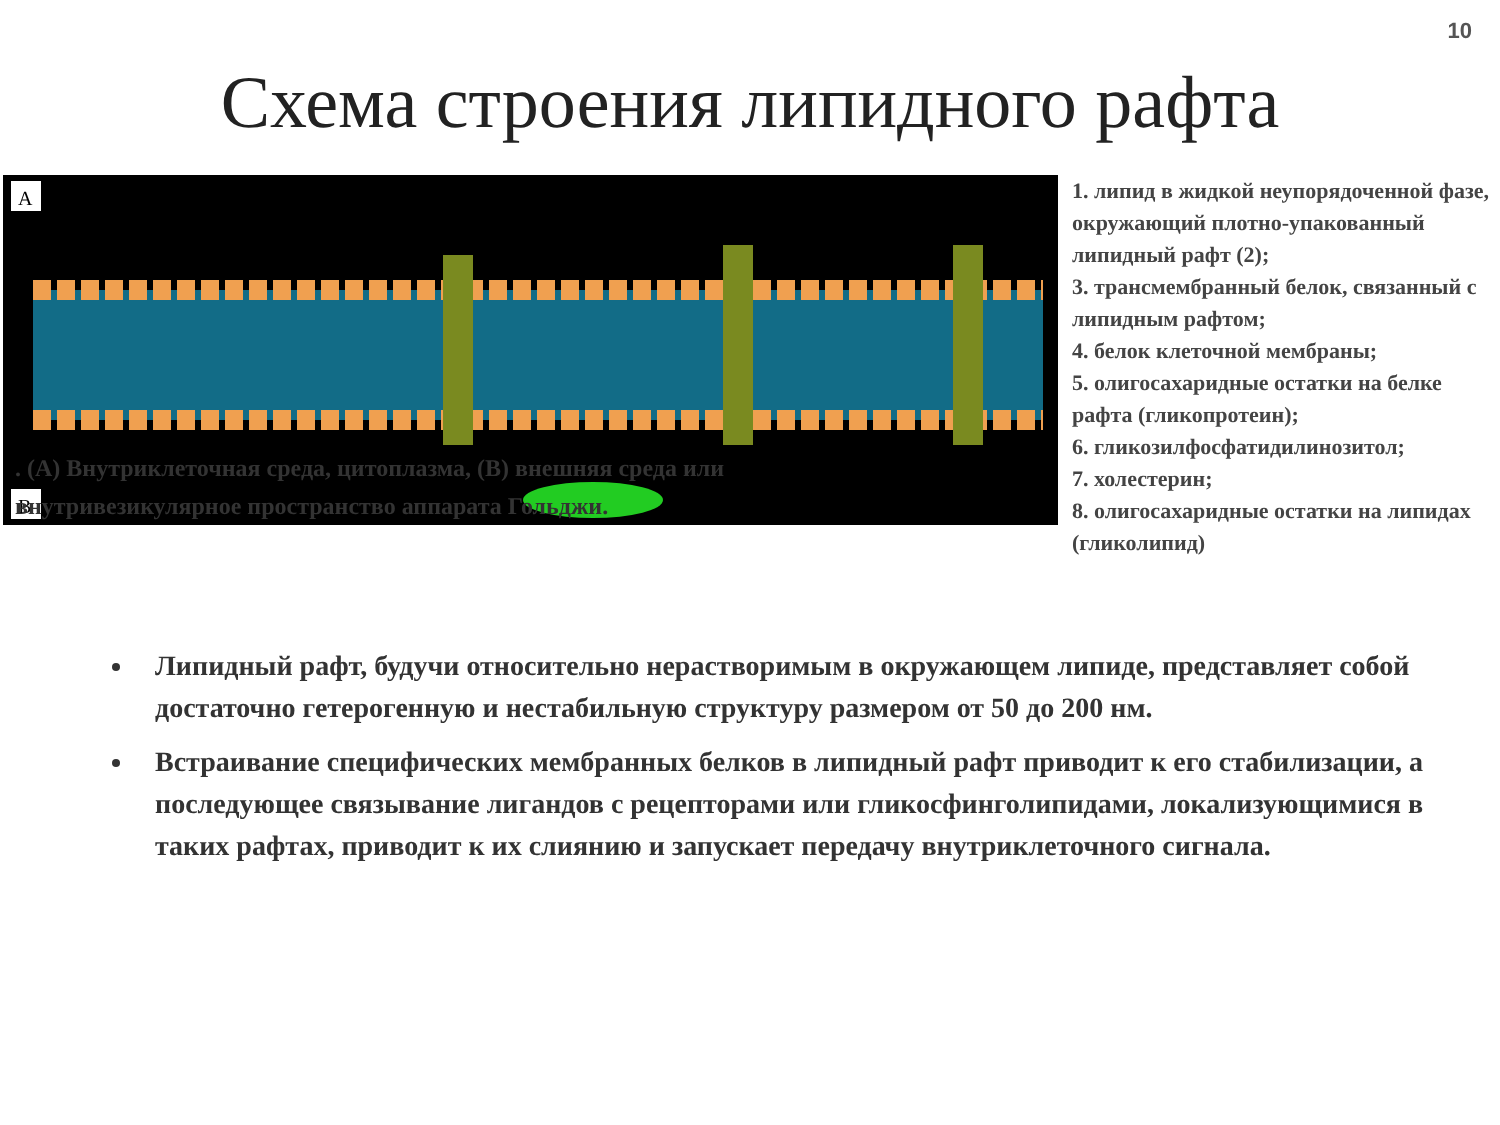10
Схема строения липидного рафта
A
B
1. липид в жидкой неупорядоченной фазе, окружающий плотно-упакованный липидный рафт (2);
3. трансмембранный белок, связанный с липидным рафтом;
4. белок клеточной мембраны;
5. олигосахаридные остатки на белке рафта (гликопротеин);
6. гликозилфосфатидилинозитол;
7. холестерин;
8. олигосахаридные остатки на липидах (гликолипид)
. (A) Внутриклеточная среда, цитоплазма, (B) внешняя среда или внутривезикулярное пространство аппарата Гольджи.
Липидный рафт, будучи относительно нерастворимым в окружающем липиде, представляет собой достаточно гетерогенную и нестабильную структуру размером от 50 до 200 нм.
Встраивание специфических мембранных белков в липидный рафт приводит к его стабилизации, а последующее связывание лигандов с рецепторами или гликосфинголипидами, локализующимися в таких рафтах, приводит к их слиянию и запускает передачу внутриклеточного сигнала.